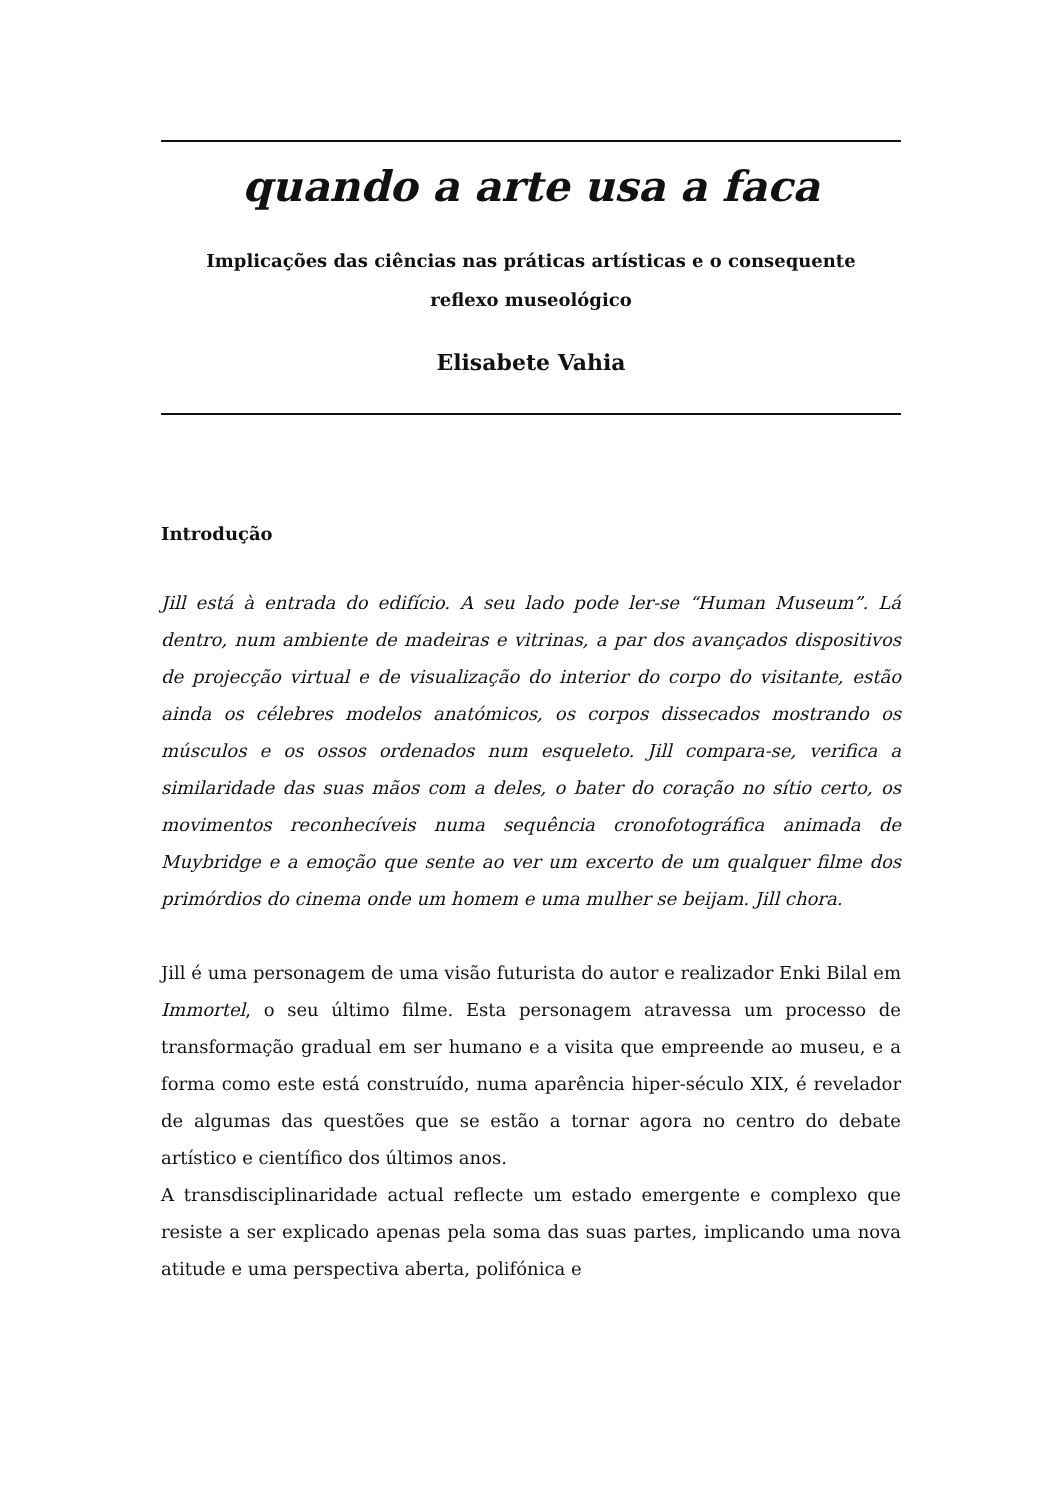quando a arte usa a faca
Implicações das ciências nas práticas artísticas e o consequente
reflexo museológico
Elisabete Vahia
Introdução
Jill está à entrada do edifício. A seu lado pode ler-se “Human Museum”. Lá dentro, num ambiente de madeiras e vitrinas, a par dos avançados dispositivos de projecção virtual e de visualização do interior do corpo do visitante, estão ainda os célebres modelos anatómicos, os corpos dissecados mostrando os músculos e os ossos ordenados num esqueleto. Jill compara-se, verifica a similaridade das suas mãos com a deles, o bater do coração no sítio certo, os movimentos reconhecíveis numa sequência cronofotográfica animada de Muybridge e a emoção que sente ao ver um excerto de um qualquer filme dos primórdios do cinema onde um homem e uma mulher se beijam. Jill chora.
Jill é uma personagem de uma visão futurista do autor e realizador Enki Bilal em Immortel, o seu último filme. Esta personagem atravessa um processo de transformação gradual em ser humano e a visita que empreende ao museu, e a forma como este está construído, numa aparência hiper-século XIX, é revelador de algumas das questões que se estão a tornar agora no centro do debate artístico e científico dos últimos anos.
A transdisciplinaridade actual reflecte um estado emergente e complexo que resiste a ser explicado apenas pela soma das suas partes, implicando uma nova atitude e uma perspectiva aberta, polifónica e